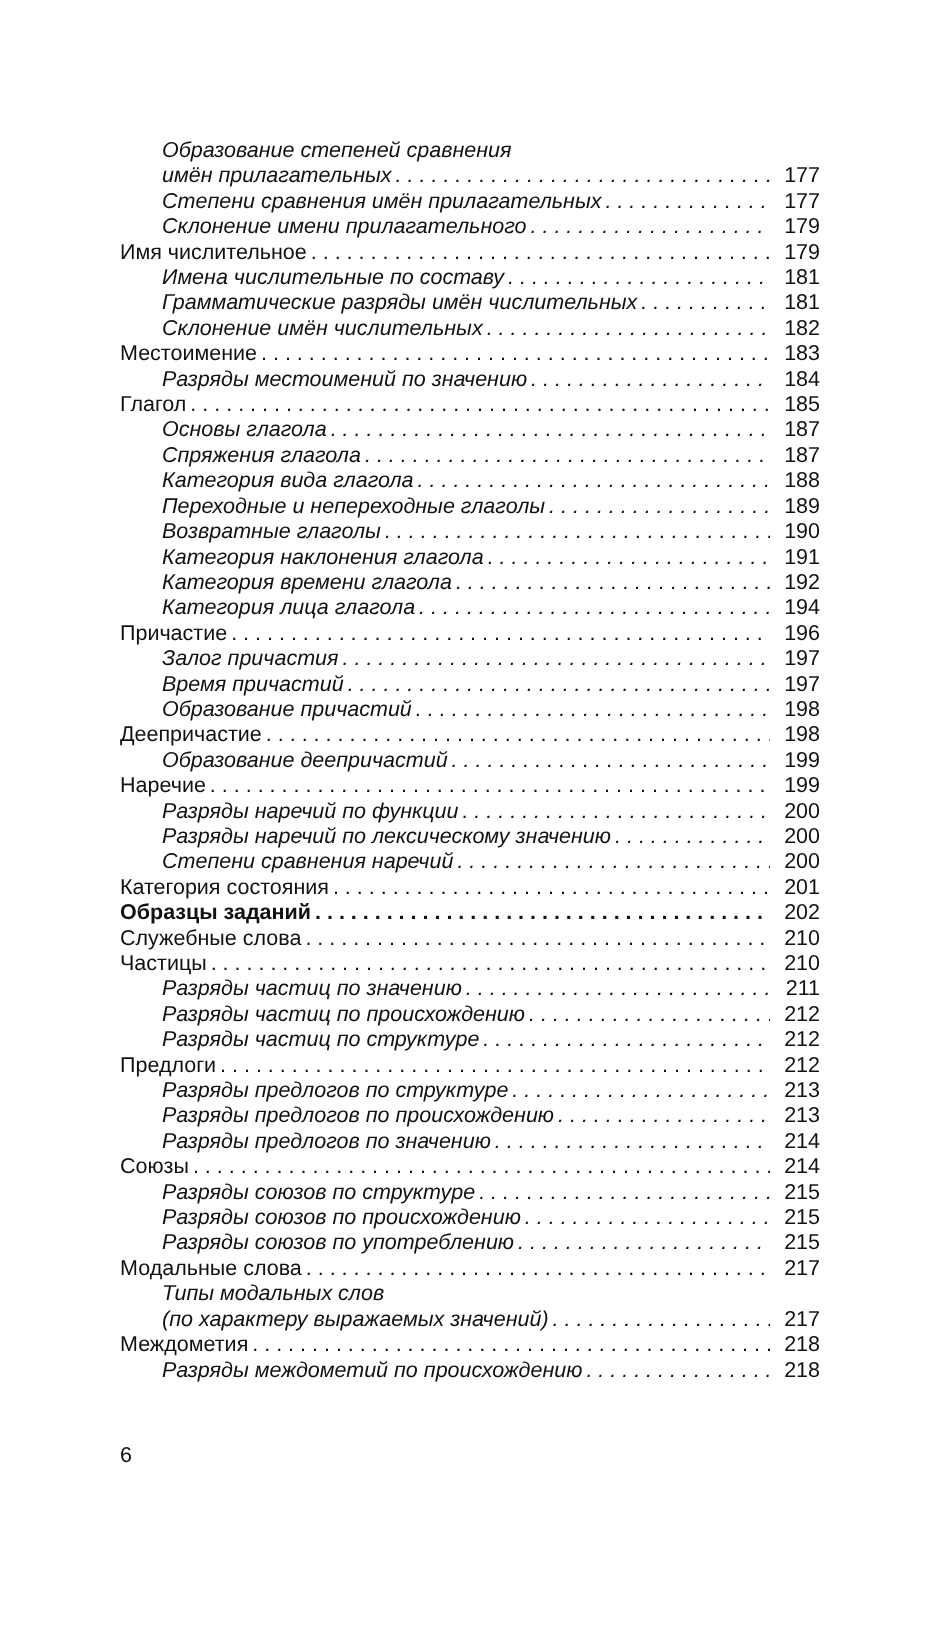Образование степеней сравнения
имён прилагательных 177
Степени сравнения имён прилагательных 177
Склонение имени прилагательного 179
Имя числительное 179
Имена числительные по составу 181
Грамматические разряды имён числительных 181
Склонение имён числительных 182
Местоимение 183
Разряды местоимений по значению 184
Глагол 185
Основы глагола 187
Спряжения глагола 187
Категория вида глагола 188
Переходные и непереходные глаголы 189
Возвратные глаголы 190
Категория наклонения глагола 191
Категория времени глагола 192
Категория лица глагола 194
Причастие 196
Залог причастия 197
Время причастий 197
Образование причастий 198
Деепричастие 198
Образование деепричастий 199
Наречие 199
Разряды наречий по функции 200
Разряды наречий по лексическому значению 200
Степени сравнения наречий 200
Категория состояния 201
Образцы заданий 202
Служебные слова 210
Частицы 210
Разряды частиц по значению 211
Разряды частиц по происхождению 212
Разряды частиц по структуре 212
Предлоги 212
Разряды предлогов по структуре 213
Разряды предлогов по происхождению 213
Разряды предлогов по значению 214
Союзы 214
Разряды союзов по структуре 215
Разряды союзов по происхождению 215
Разряды союзов по употреблению 215
Модальные слова 217
Типы модальных слов
(по характеру выражаемых значений) 217
Междометия 218
Разряды междометий по происхождению 218
6